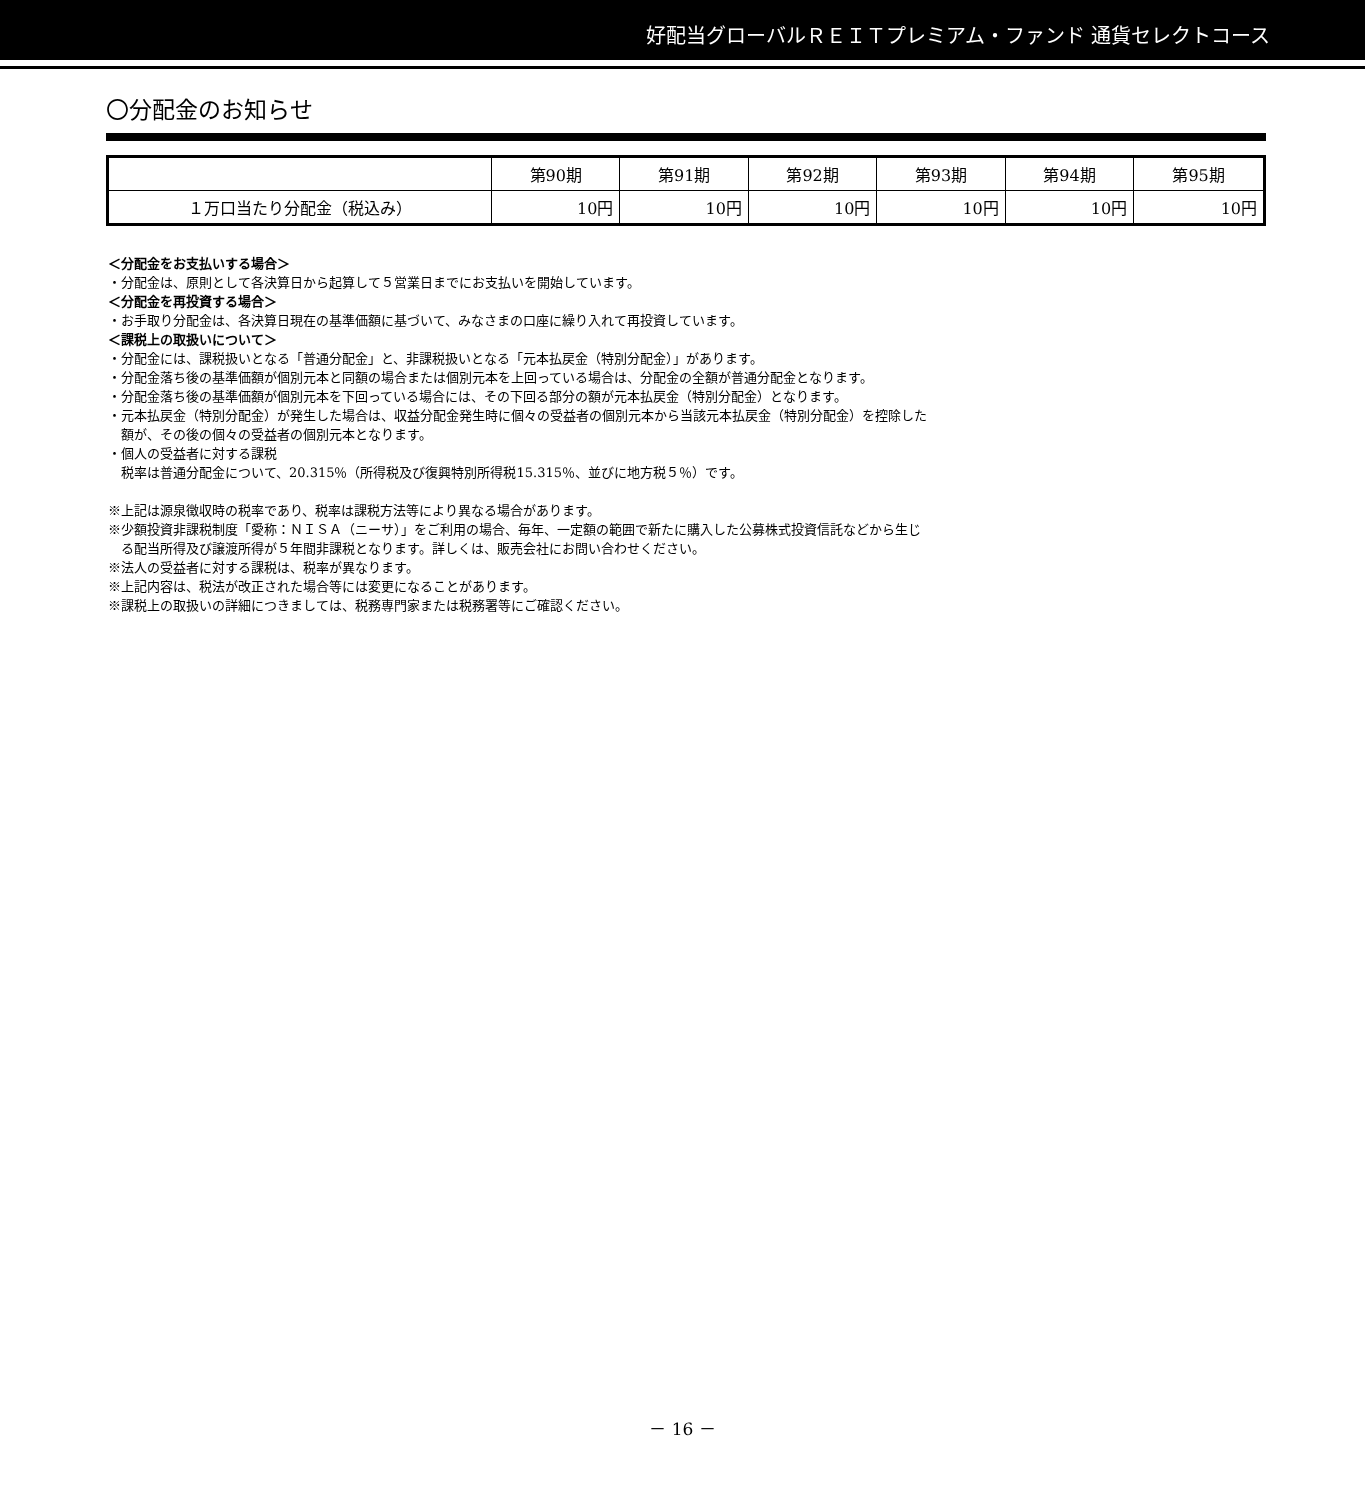好配当グローバルＲＥＩＴプレミアム・ファンド 通貨セレクトコース
〇分配金のお知らせ
| | 第90期 | 第91期 | 第92期 | 第93期 | 第94期 | 第95期 |
| --- | --- | --- | --- | --- | --- | --- |
| １万口当たり分配金（税込み） | 10円 | 10円 | 10円 | 10円 | 10円 | 10円 |
＜分配金をお支払いする場合＞
・分配金は、原則として各決算日から起算して５営業日までにお支払いを開始しています。
＜分配金を再投資する場合＞
・お手取り分配金は、各決算日現在の基準価額に基づいて、みなさまの口座に繰り入れて再投資しています。
＜課税上の取扱いについて＞
・分配金には、課税扱いとなる「普通分配金」と、非課税扱いとなる「元本払戻金（特別分配金）」があります。
・分配金落ち後の基準価額が個別元本と同額の場合または個別元本を上回っている場合は、分配金の全額が普通分配金となります。
・分配金落ち後の基準価額が個別元本を下回っている場合には、その下回る部分の額が元本払戻金（特別分配金）となります。
・元本払戻金（特別分配金）が発生した場合は、収益分配金発生時に個々の受益者の個別元本から当該元本払戻金（特別分配金）を控除した
額が、その後の個々の受益者の個別元本となります。
・個人の受益者に対する課税
税率は普通分配金について、20.315％（所得税及び復興特別所得税15.315％、並びに地方税５％）です。
※上記は源泉徴収時の税率であり、税率は課税方法等により異なる場合があります。
※少額投資非課税制度「愛称：ＮＩＳＡ（ニーサ）」をご利用の場合、毎年、一定額の範囲で新たに購入した公募株式投資信託などから生じ
る配当所得及び譲渡所得が５年間非課税となります。詳しくは、販売会社にお問い合わせください。
※法人の受益者に対する課税は、税率が異なります。
※上記内容は、税法が改正された場合等には変更になることがあります。
※課税上の取扱いの詳細につきましては、税務専門家または税務署等にご確認ください。
－ 16 －